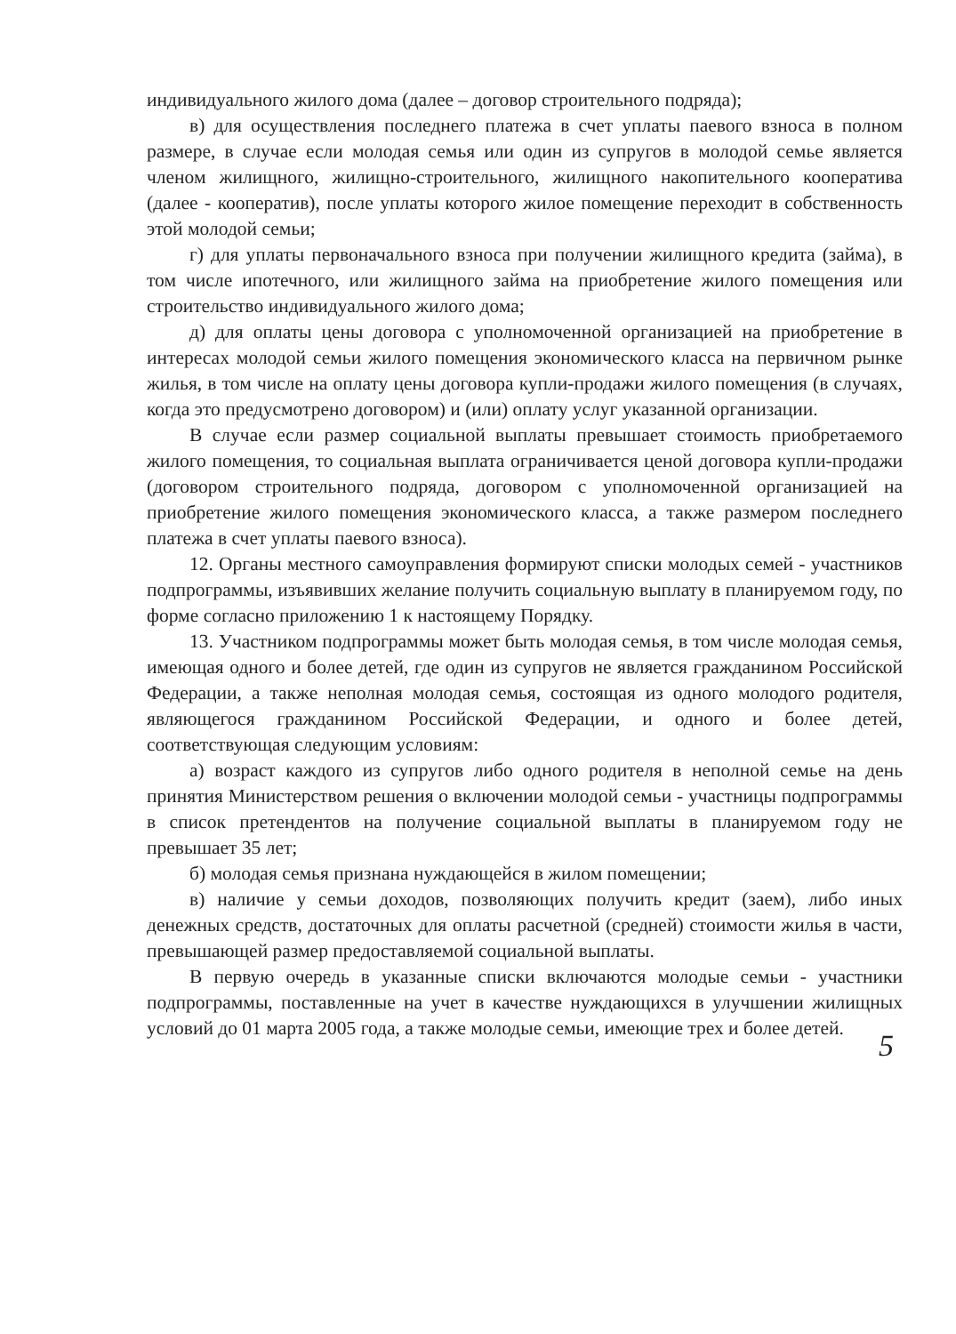индивидуального жилого дома (далее – договор строительного подряда);
в) для осуществления последнего платежа в счет уплаты паевого взноса в полном размере, в случае если молодая семья или один из супругов в молодой семье является членом жилищного, жилищно-строительного, жилищного накопительного кооператива (далее - кооператив), после уплаты которого жилое помещение переходит в собственность этой молодой семьи;
г) для уплаты первоначального взноса при получении жилищного кредита (займа), в том числе ипотечного, или жилищного займа на приобретение жилого помещения или строительство индивидуального жилого дома;
д) для оплаты цены договора с уполномоченной организацией на приобретение в интересах молодой семьи жилого помещения экономического класса на первичном рынке жилья, в том числе на оплату цены договора купли-продажи жилого помещения (в случаях, когда это предусмотрено договором) и (или) оплату услуг указанной организации.
В случае если размер социальной выплаты превышает стоимость приобретаемого жилого помещения, то социальная выплата ограничивается ценой договора купли-продажи (договором строительного подряда, договором с уполномоченной организацией на приобретение жилого помещения экономического класса, а также размером последнего платежа в счет уплаты паевого взноса).
12. Органы местного самоуправления формируют списки молодых семей - участников подпрограммы, изъявивших желание получить социальную выплату в планируемом году, по форме согласно приложению 1 к настоящему Порядку.
13. Участником подпрограммы может быть молодая семья, в том числе молодая семья, имеющая одного и более детей, где один из супругов не является гражданином Российской Федерации, а также неполная молодая семья, состоящая из одного молодого родителя, являющегося гражданином Российской Федерации, и одного и более детей, соответствующая следующим условиям:
а) возраст каждого из супругов либо одного родителя в неполной семье на день принятия Министерством решения о включении молодой семьи - участницы подпрограммы в список претендентов на получение социальной выплаты в планируемом году не превышает 35 лет;
б) молодая семья признана нуждающейся в жилом помещении;
в) наличие у семьи доходов, позволяющих получить кредит (заем), либо иных денежных средств, достаточных для оплаты расчетной (средней) стоимости жилья в части, превышающей размер предоставляемой социальной выплаты.
В первую очередь в указанные списки включаются молодые семьи - участники подпрограммы, поставленные на учет в качестве нуждающихся в улучшении жилищных условий до 01 марта 2005 года, а также молодые семьи, имеющие трех и более детей.
5